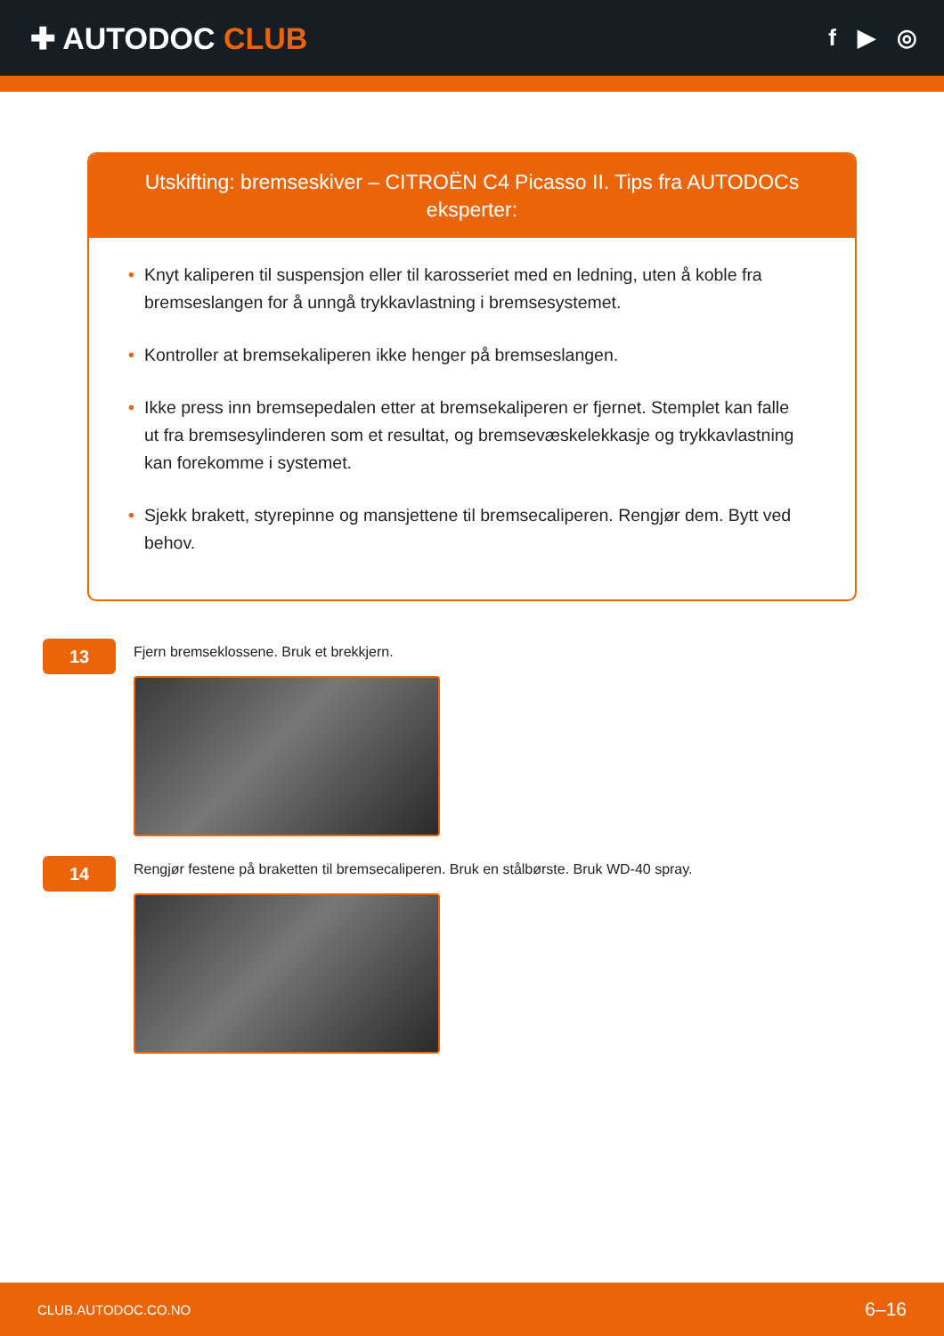✚ AUTODOC CLUB
f ▶ ◎
Utskifting: bremseskiver – CITROËN C4 Picasso II. Tips fra AUTODOCs eksperter:
• Knyt kaliperen til suspensjon eller til karosseriet med en ledning, uten å koble fra bremseslangen for å unngå trykkavlastning i bremsesystemet.
• Kontroller at bremsekaliperen ikke henger på bremseslangen.
• Ikke press inn bremsepedalen etter at bremsekaliperen er fjernet. Stemplet kan falle ut fra bremsesylinderen som et resultat, og bremsevæskelekkasje og trykkavlastning kan forekomme i systemet.
• Sjekk brakett, styrepinne og mansjettene til bremsecaliperen. Rengjør dem. Bytt ved behov.
13
Fjern bremseklossene. Bruk et brekkjern.
14
Rengjør festene på braketten til bremsecaliperen. Bruk en stålbørste. Bruk WD-40 spray.
CLUB.AUTODOC.CO.NO 6–16